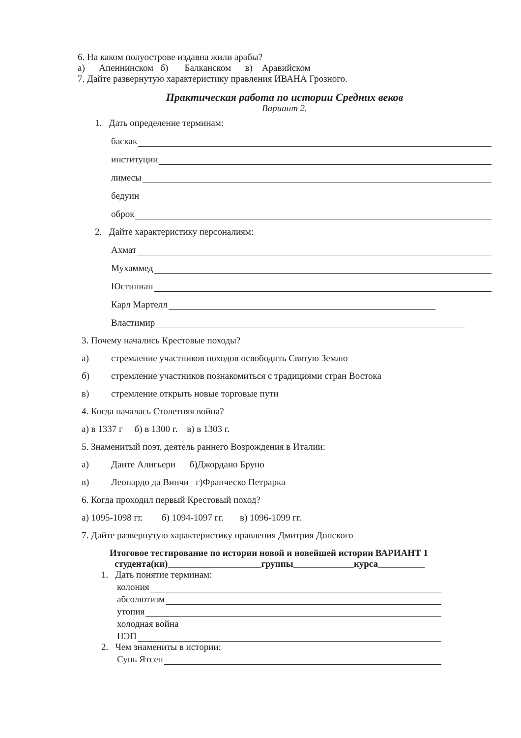6. На каком полуострове издавна жили арабы?
а) Апеннинском б) Балканском в) Аравийском
7. Дайте развернутую характеристику правления ИВАНА Грозного.
Практическая работа по истории Средних веков
Вариант 2.
1. Дать определение терминам:
баскак
институции
лимесы
бедуин
оброк
2. Дайте характеристику персоналиям:
Ахмат
Мухаммед
Юстиниан
Карл Мартелл
Властимир
3. Почему начались Крестовые походы?
а) стремление участников походов освободить Святую Землю
б) стремление участников познакомиться с традициями стран Востока
в) стремление открыть новые торговые пути
4. Когда началась Столетняя война?
а) в 1337 г б) в 1300 г. в) в 1303 г.
5. Знаменитый поэт, деятель раннего Возрождения в Италии:
а) Данте Алигьери б)Джордано Бруно
в) Леонардо да Винчи г)Франческо Петрарка
6. Когда проходил первый Крестовый поход?
а) 1095-1098 гг. б) 1094-1097 гг. в) 1096-1099 гг.
7. Дайте развернутую характеристику правления Дмитрия Донского
Итоговое тестирование по истории новой и новейшей истории ВАРИАНТ 1
студента(ки)____________________группы_____________курса__________
1. Дать понятие терминам:
колония
абсолютизм
утопия
холодная война
НЭП
2. Чем знамениты в истории:
Сунь Ятсен